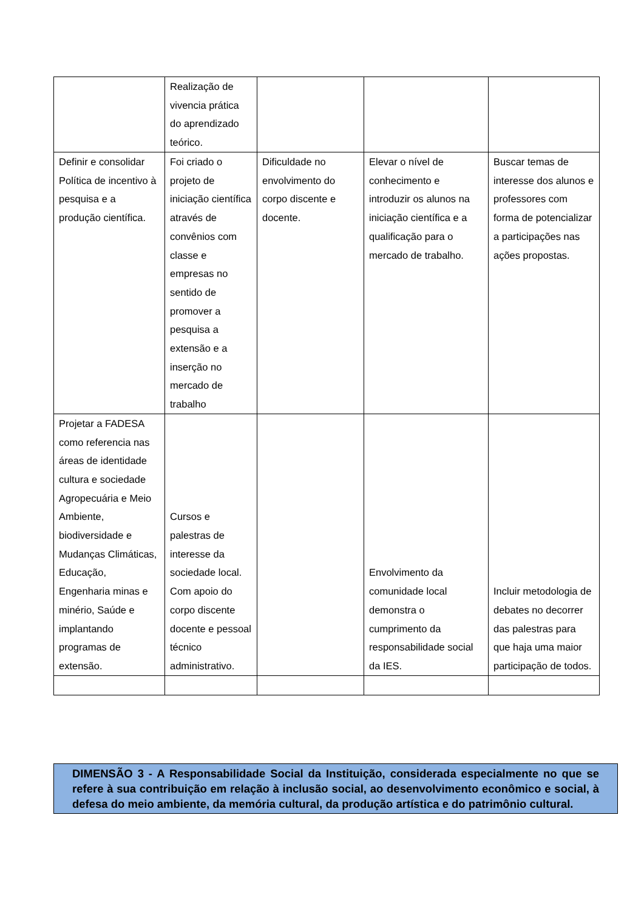| | Realização de vivencia prática do aprendizado teórico. | | | |
| Definir e consolidar Política de incentivo à pesquisa e a produção científica. | Foi criado o projeto de iniciação científica através de convênios com classe e empresas no sentido de promover a pesquisa a extensão e a inserção no mercado de trabalho | Dificuldade no envolvimento do corpo discente e docente. | Elevar o nível de conhecimento e introduzir os alunos na iniciação científica e a qualificação para o mercado de trabalho. | Buscar temas de interesse dos alunos e professores com forma de potencializar a participações nas ações propostas. |
| Projetar a FADESA como referencia nas áreas de identidade cultura e sociedade Agropecuária e Meio Ambiente, biodiversidade e Mudanças Climáticas, Educação, Engenharia minas e minério, Saúde e implantando programas de extensão. | Cursos e palestras de interesse da sociedade local. Com apoio do corpo discente docente e pessoal técnico administrativo. | | Envolvimento da comunidade local demonstra o cumprimento da responsabilidade social da IES. | Incluir metodologia de debates no decorrer das palestras para que haja uma maior participação de todos. |
DIMENSÃO 3 - A Responsabilidade Social da Instituição, considerada especialmente no que se refere à sua contribuição em relação à inclusão social, ao desenvolvimento econômico e social, à defesa do meio ambiente, da memória cultural, da produção artística e do patrimônio cultural.